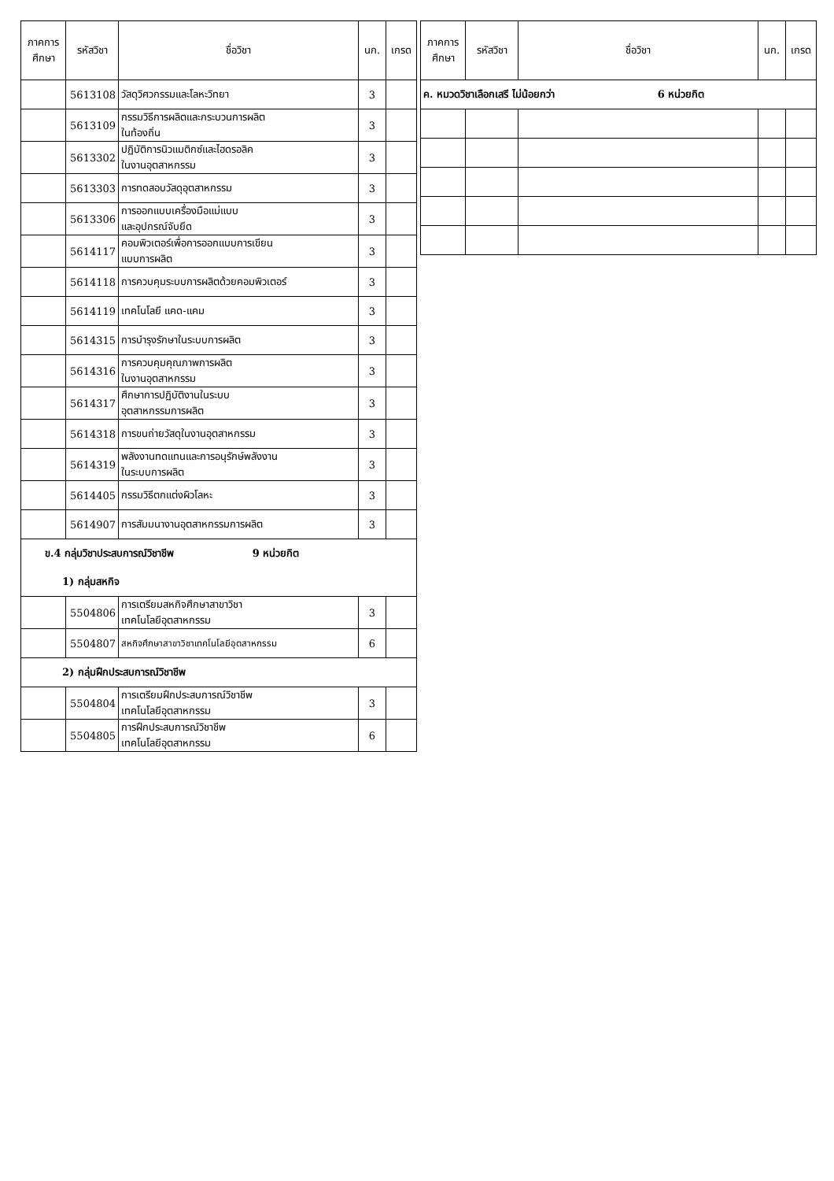| ภาคการ ศึกษา | รหัสวิชา | ชื่อวิชา | นก. | เกรด |
| --- | --- | --- | --- | --- |
| | 5613108 | วัสดุวิศวกรรมและโลหะวิทยา | 3 | |
| | 5613109 | กรรมวิธีการผลิตและกระบวนการผลิต ในท้องถิ่น | 3 | |
| | 5613302 | ปฏิบัติการนิวแมติกซ์และไฮดรอลิค ในงานอุตสาหกรรม | 3 | |
| | 5613303 | การทดสอบวัสดุอุตสาหกรรม | 3 | |
| | 5613306 | การออกแบบเครื่องมือแม่แบบ และอุปกรณ์จับยึด | 3 | |
| | 5614117 | คอมพิวเตอร์เพื่อการออกแบบการเขียน แบบการผลิต | 3 | |
| | 5614118 | การควบคุมระบบการผลิตด้วยคอมพิวเตอร์ | 3 | |
| | 5614119 | เทคโนโลยี แคด-แคม | 3 | |
| | 5614315 | การบำรุงรักษาในระบบการผลิต | 3 | |
| | 5614316 | การควบคุมคุณภาพการผลิต ในงานอุตสาหกรรม | 3 | |
| | 5614317 | ศึกษาการปฏิบัติงานในระบบ อุตสาหกรรมการผลิต | 3 | |
| | 5614318 | การขนถ่ายวัสดุในงานอุตสาหกรรม | 3 | |
| | 5614319 | พลังงานทดแทนและการอนุรักษ์พลังงาน ในระบบการผลิต | 3 | |
| | 5614405 | กรรมวิธีตกแต่งผิวโลหะ | 3 | |
| | 5614907 | การสัมมนางานอุตสาหกรรมการผลิต | 3 | |
| ข.4 กลุ่มวิชาประสบการณ์วิชาชีพ 9 หน่วยกิต | | | | |
| 1) กลุ่มสหกิจ | | | | |
| | 5504806 | การเตรียมสหกิจศึกษาสาขาวิชา เทคโนโลยีอุตสาหกรรม | 3 | |
| | 5504807 | สหกิจศึกษาสาขาวิชาเทคโนโลยีอุตสาหกรรม | 6 | |
| 2) กลุ่มฝึกประสบการณ์วิชาชีพ | | | | |
| | 5504804 | การเตรียมฝึกประสบการณ์วิชาชีพ เทคโนโลยีอุตสาหกรรม | 3 | |
| | 5504805 | การฝึกประสบการณ์วิชาชีพ เทคโนโลยีอุตสาหกรรม | 6 | |
| ภาคการ ศึกษา | รหัสวิชา | ชื่อวิชา | นก. | เกรด |
| --- | --- | --- | --- | --- |
| ค. หมวดวิชาเลือกเสรี ไม่น้อยกว่า 6 หน่วยกิต | | | | |